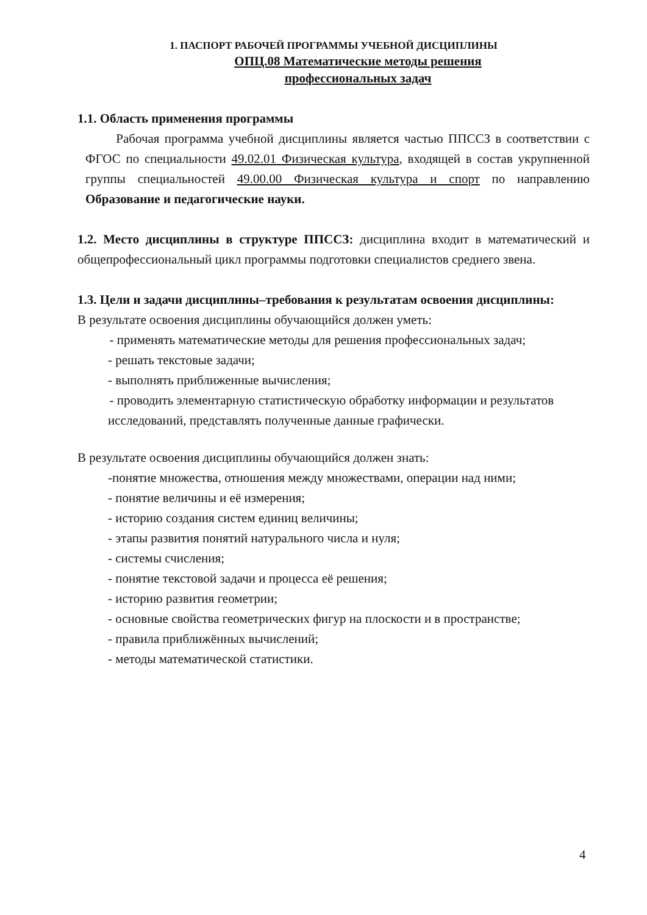1. ПАСПОРТ РАБОЧЕЙ ПРОГРАММЫ УЧЕБНОЙ ДИСЦИПЛИНЫ
ОПЦ.08 Математические методы решения
профессиональных задач
1.1. Область применения программы
Рабочая программа учебной дисциплины является частью ППССЗ в соответствии с ФГОС по специальности 49.02.01 Физическая культура, входящей в состав укрупненной группы специальностей 49.00.00 Физическая культура и спорт по направлению Образование и педагогические науки.
1.2. Место дисциплины в структуре ППССЗ: дисциплина входит в математический и общепрофессиональный цикл программы подготовки специалистов среднего звена.
1.3. Цели и задачи дисциплины–требования к результатам освоения дисциплины:
В результате освоения дисциплины обучающийся должен уметь:
- применять математические методы для решения профессиональных задач;
- решать текстовые задачи;
- выполнять приближенные вычисления;
- проводить элементарную статистическую обработку информации и результатов
исследований, представлять полученные данные графически.
В результате освоения дисциплины обучающийся должен знать:
-понятие множества, отношения между множествами, операции над ними;
- понятие величины и её измерения;
- историю создания систем единиц величины;
- этапы развития понятий натурального числа и нуля;
- системы счисления;
- понятие текстовой задачи и процесса её решения;
- историю развития геометрии;
- основные свойства геометрических фигур на плоскости и в пространстве;
- правила приближённых вычислений;
- методы математической статистики.
4